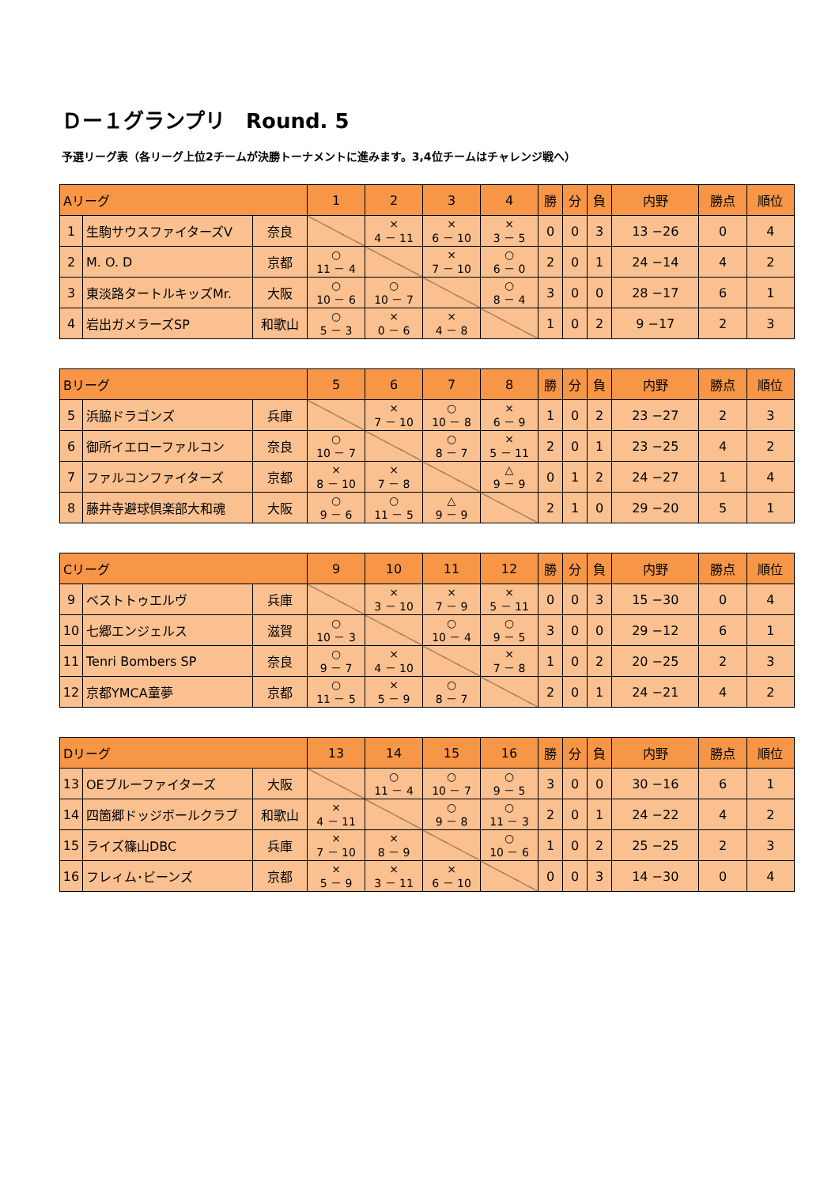Ｄー１グランプリ　Round. 5
予選リーグ表（各リーグ上位2チームが決勝トーナメントに進みます。3,4位チームはチャレンジ戦へ）
| Aリーグ | | | 1 | 2 | 3 | 4 | 勝 | 分 | 負 | 内野 | 勝点 | 順位 |
| --- | --- | --- | --- | --- | --- | --- | --- | --- | --- | --- | --- | --- |
| 1 | 生駒サウスファイターズV | 奈良 | | × 4 － 11 | × 6 － 10 | × 3 － 5 | 0 | 0 | 3 | 13 −26 | 0 | 4 |
| 2 | M. O. D | 京都 | ○ 11 － 4 | | × 7 － 10 | ○ 6 － 0 | 2 | 0 | 1 | 24 −14 | 4 | 2 |
| 3 | 東淡路タートルキッズMr. | 大阪 | ○ 10 － 6 | ○ 10 － 7 | | ○ 8 － 4 | 3 | 0 | 0 | 28 −17 | 6 | 1 |
| 4 | 岩出ガメラーズSP | 和歌山 | ○ 5 － 3 | × 0 － 6 | × 4 － 8 | | 1 | 0 | 2 | 9 −17 | 2 | 3 |
| Bリーグ | | | 5 | 6 | 7 | 8 | 勝 | 分 | 負 | 内野 | 勝点 | 順位 |
| --- | --- | --- | --- | --- | --- | --- | --- | --- | --- | --- | --- | --- |
| 5 | 浜脇ドラゴンズ | 兵庫 | | × 7 － 10 | ○ 10 － 8 | × 6 － 9 | 1 | 0 | 2 | 23 −27 | 2 | 3 |
| 6 | 御所イエローファルコン | 奈良 | ○ 10 － 7 | | ○ 8 － 7 | × 5 － 11 | 2 | 0 | 1 | 23 −25 | 4 | 2 |
| 7 | ファルコンファイターズ | 京都 | × 8 － 10 | × 7 － 8 | | △ 9 － 9 | 0 | 1 | 2 | 24 −27 | 1 | 4 |
| 8 | 藤井寺避球倶楽部大和魂 | 大阪 | ○ 9 － 6 | ○ 11 － 5 | △ 9 － 9 | | 2 | 1 | 0 | 29 −20 | 5 | 1 |
| Cリーグ | | | 9 | 10 | 11 | 12 | 勝 | 分 | 負 | 内野 | 勝点 | 順位 |
| --- | --- | --- | --- | --- | --- | --- | --- | --- | --- | --- | --- | --- |
| 9 | ベストトゥエルヴ | 兵庫 | | × 3 － 10 | × 7 － 9 | × 5 － 11 | 0 | 0 | 3 | 15 −30 | 0 | 4 |
| 10 | 七郷エンジェルス | 滋賀 | ○ 10 － 3 | | ○ 10 － 4 | ○ 9 － 5 | 3 | 0 | 0 | 29 −12 | 6 | 1 |
| 11 | Tenri Bombers SP | 奈良 | ○ 9 － 7 | × 4 － 10 | | × 7 － 8 | 1 | 0 | 2 | 20 −25 | 2 | 3 |
| 12 | 京都YMCA童夢 | 京都 | ○ 11 － 5 | × 5 － 9 | ○ 8 － 7 | | 2 | 0 | 1 | 24 −21 | 4 | 2 |
| Dリーグ | | | 13 | 14 | 15 | 16 | 勝 | 分 | 負 | 内野 | 勝点 | 順位 |
| --- | --- | --- | --- | --- | --- | --- | --- | --- | --- | --- | --- | --- |
| 13 | OEブルーファイターズ | 大阪 | | ○ 11 － 4 | ○ 10 － 7 | ○ 9 － 5 | 3 | 0 | 0 | 30 −16 | 6 | 1 |
| 14 | 四箇郷ドッジボールクラブ | 和歌山 | × 4 － 11 | | ○ 9 － 8 | ○ 11 － 3 | 2 | 0 | 1 | 24 −22 | 4 | 2 |
| 15 | ライズ篠山DBC | 兵庫 | × 7 － 10 | × 8 － 9 | | ○ 10 － 6 | 1 | 0 | 2 | 25 −25 | 2 | 3 |
| 16 | フレィム･ビーンズ | 京都 | × 5 － 9 | × 3 － 11 | × 6 － 10 | | 0 | 0 | 3 | 14 −30 | 0 | 4 |